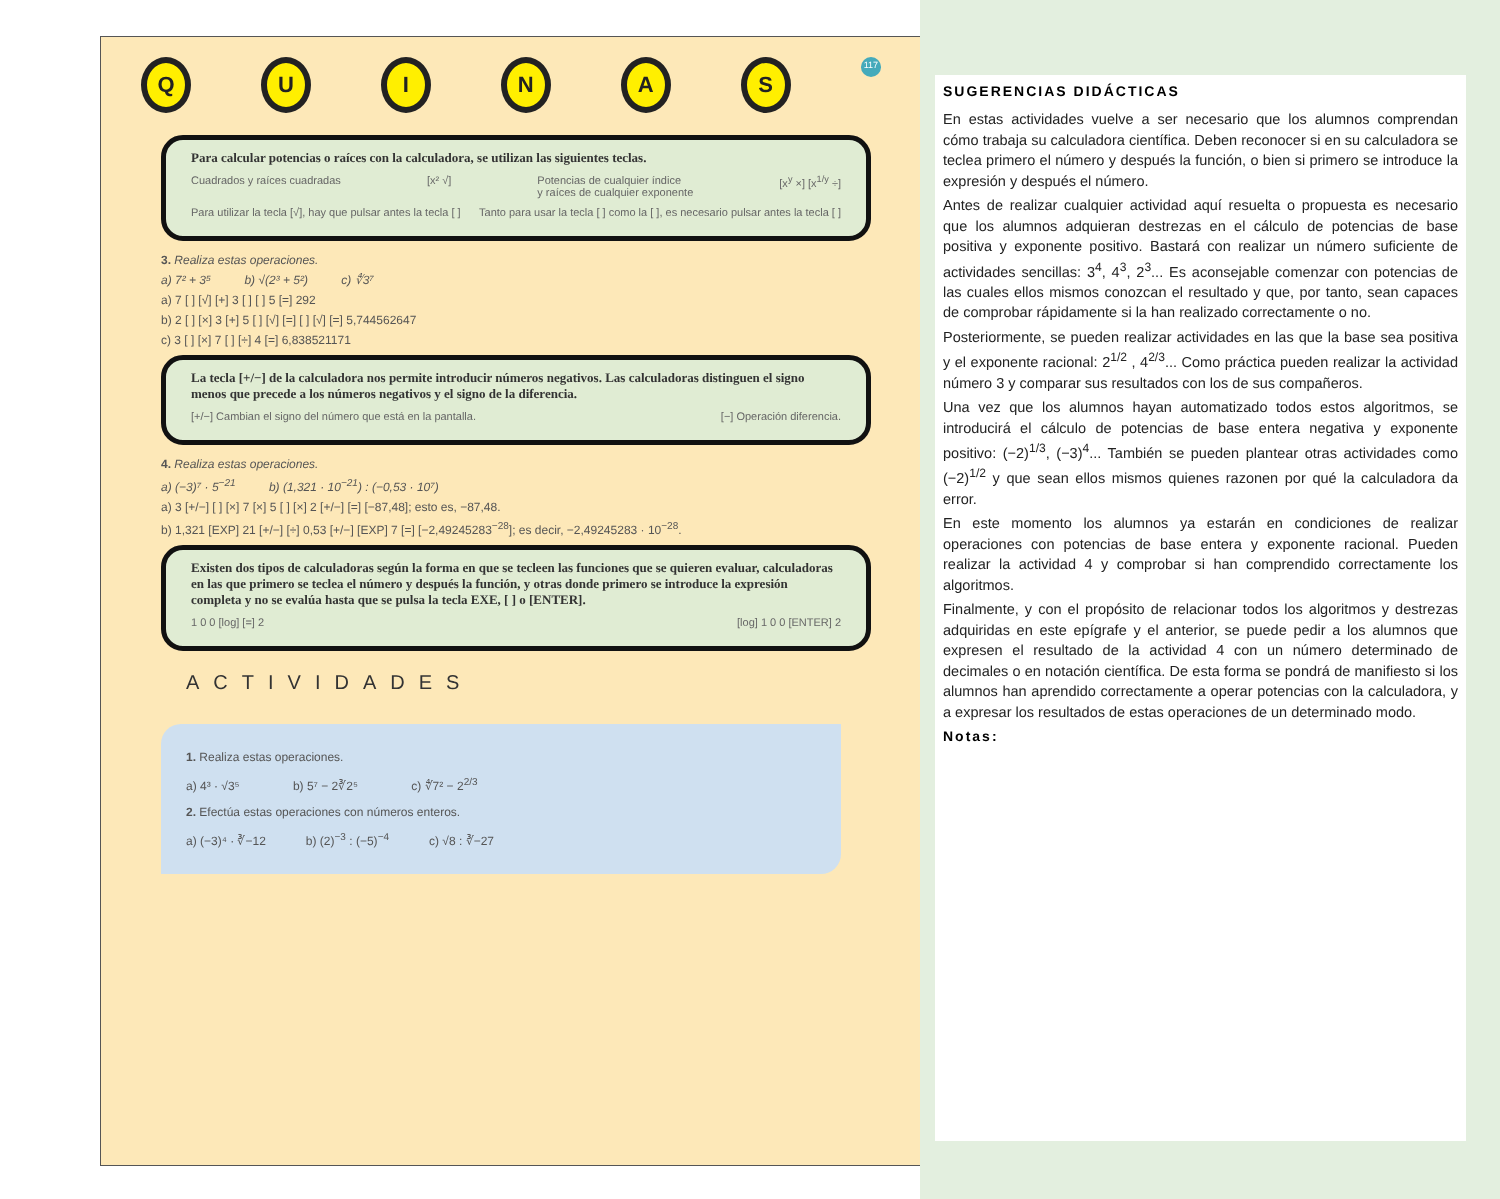Q U I N A S
117
Para calcular potencias o raíces con la calculadora, se utilizan las siguientes teclas.
Cuadrados y raíces cuadradas [x² √] Potencias de cualquier índice
y raíces de cualquier exponente [x<sup>y</sup> ×] [x<sup>1/y</sup> ÷]
Para utilizar la tecla [√], hay que pulsar antes la tecla [ ] Tanto para usar la tecla [ ] como la [ ], es necesario pulsar antes la tecla [ ]
3. Realiza estas operaciones.
a) 7² + 3⁵ b) √(2³ + 5²) c) ∜3⁷
a) 7 [ ] [√] [+] 3 [ ] [ ] 5 [=] 292
b) 2 [ ] [×] 3 [+] 5 [ ] [√] [=] [ ] [√] [=] 5,744562647
c) 3 [ ] [×] 7 [ ] [÷] 4 [=] 6,838521171
La tecla [+/−] de la calculadora nos permite introducir números negativos. Las calculadoras distinguen el signo menos que precede a los números negativos y el signo de la diferencia.
[+/−] Cambian el signo del número que está en la pantalla. [−] Operación diferencia.
4. Realiza estas operaciones.
a) (−3)⁷ · 5<sup>−21</sup> b) (1,321 · 10<sup>−21</sup>) : (−0,53 · 10⁷)
a) 3 [+/−] [ ] [×] 7 [×] 5 [ ] [×] 2 [+/−] [=] [−87,48]; esto es, −87,48.
b) 1,321 [EXP] 21 [+/−] [÷] 0,53 [+/−] [EXP] 7 [=] [−2,49245283<sup>−28</sup>]; es decir, −2,49245283 · 10<sup>−28</sup>.
Existen dos tipos de calculadoras según la forma en que se tecleen las funciones que se quieren evaluar, calculadoras en las que primero se teclea el número y después la función, y otras donde primero se introduce la expresión completa y no se evalúa hasta que se pulsa la tecla EXE, [ ] o [ENTER].
1 0 0 [log] [=] 2 [log] 1 0 0 [ENTER] 2
ACTIVIDADES
1. Realiza estas operaciones.
a) 4³ · √3⁵ b) 5⁷ − 2∛2⁵ c) ∜7² − 2<sup>2/3</sup>
2. Efectúa estas operaciones con números enteros.
a) (−3)⁴ · ∛−12 b) (2)<sup>−3</sup> : (−5)<sup>−4</sup> c) √8 : ∛−27
SUGERENCIAS DIDÁCTICAS
En estas actividades vuelve a ser necesario que los alumnos comprendan cómo trabaja su calculadora científica. Deben reconocer si en su calculadora se teclea primero el número y después la función, o bien si primero se introduce la expresión y después el número.
Antes de realizar cualquier actividad aquí resuelta o propuesta es necesario que los alumnos adquieran destrezas en el cálculo de potencias de base positiva y exponente positivo. Bastará con realizar un número suficiente de actividades sencillas: 3<sup>4</sup>, 4<sup>3</sup>, 2<sup>3</sup>... Es aconsejable comenzar con potencias de las cuales ellos mismos conozcan el resultado y que, por tanto, sean capaces de comprobar rápidamente si la han realizado correctamente o no.
Posteriormente, se pueden realizar actividades en las que la base sea positiva y el exponente racional: 2<sup>1/2</sup> , 4<sup>2/3</sup>... Como práctica pueden realizar la actividad número 3 y comparar sus resultados con los de sus compañeros.
Una vez que los alumnos hayan automatizado todos estos algoritmos, se introducirá el cálculo de potencias de base entera negativa y exponente positivo: (−2)<sup>1/3</sup>, (−3)<sup>4</sup>... También se pueden plantear otras actividades como (−2)<sup>1/2</sup> y que sean ellos mismos quienes razonen por qué la calculadora da error.
En este momento los alumnos ya estarán en condiciones de realizar operaciones con potencias de base entera y exponente racional. Pueden realizar la actividad 4 y comprobar si han comprendido correctamente los algoritmos.
Finalmente, y con el propósito de relacionar todos los algoritmos y destrezas adquiridas en este epígrafe y el anterior, se puede pedir a los alumnos que expresen el resultado de la actividad 4 con un número determinado de decimales o en notación científica. De esta forma se pondrá de manifiesto si los alumnos han aprendido correctamente a operar potencias con la calculadora, y a expresar los resultados de estas operaciones de un determinado modo.
Notas: